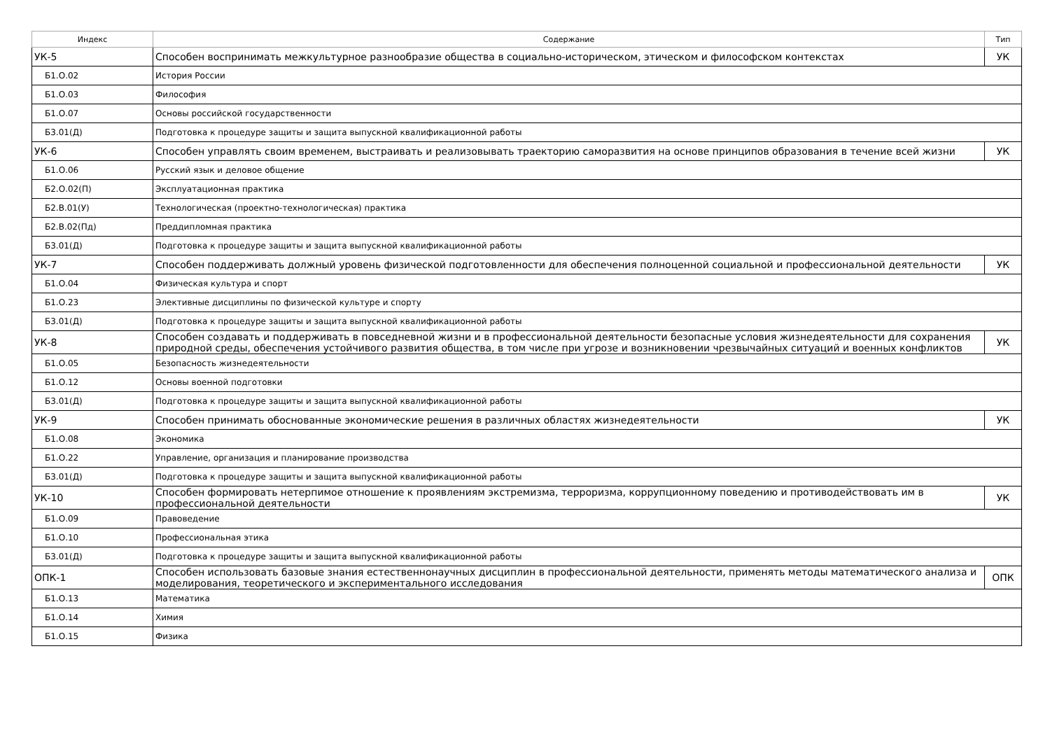| Индекс | Содержание | Тип |
| --- | --- | --- |
| УК-5 | Способен воспринимать межкультурное разнообразие общества в социально-историческом, этическом и философском контекстах | УК |
| Б1.О.02 | История России | |
| Б1.О.03 | Философия | |
| Б1.О.07 | Основы российской государственности | |
| Б3.01(Д) | Подготовка к процедуре защиты и защита выпускной квалификационной работы | |
| УК-6 | Способен управлять своим временем, выстраивать и реализовывать траекторию саморазвития на основе принципов образования в течение всей жизни | УК |
| Б1.О.06 | Русский язык и деловое общение | |
| Б2.О.02(П) | Эксплуатационная практика | |
| Б2.В.01(У) | Технологическая (проектно-технологическая) практика | |
| Б2.В.02(Пд) | Преддипломная практика | |
| Б3.01(Д) | Подготовка к процедуре защиты и защита выпускной квалификационной работы | |
| УК-7 | Способен поддерживать должный уровень физической подготовленности для обеспечения полноценной социальной и профессиональной деятельности | УК |
| Б1.О.04 | Физическая культура и спорт | |
| Б1.О.23 | Элективные дисциплины по физической культуре и спорту | |
| Б3.01(Д) | Подготовка к процедуре защиты и защита выпускной квалификационной работы | |
| УК-8 | Способен создавать и поддерживать в повседневной жизни и в профессиональной деятельности безопасные условия жизнедеятельности для сохранения природной среды, обеспечения устойчивого развития общества, в том числе при угрозе и возникновении чрезвычайных ситуаций и военных конфликтов | УК |
| Б1.О.05 | Безопасность жизнедеятельности | |
| Б1.О.12 | Основы военной подготовки | |
| Б3.01(Д) | Подготовка к процедуре защиты и защита выпускной квалификационной работы | |
| УК-9 | Способен принимать обоснованные экономические решения в различных областях жизнедеятельности | УК |
| Б1.О.08 | Экономика | |
| Б1.О.22 | Управление, организация и планирование производства | |
| Б3.01(Д) | Подготовка к процедуре защиты и защита выпускной квалификационной работы | |
| УК-10 | Способен формировать нетерпимое отношение к проявлениям экстремизма, терроризма, коррупционному поведению и противодействовать им в профессиональной деятельности | УК |
| Б1.О.09 | Правоведение | |
| Б1.О.10 | Профессиональная этика | |
| Б3.01(Д) | Подготовка к процедуре защиты и защита выпускной квалификационной работы | |
| ОПК-1 | Способен использовать базовые знания естественнонаучных дисциплин в профессиональной деятельности, применять методы математического анализа и моделирования, теоретического и экспериментального исследования | ОПК |
| Б1.О.13 | Математика | |
| Б1.О.14 | Химия | |
| Б1.О.15 | Физика | |